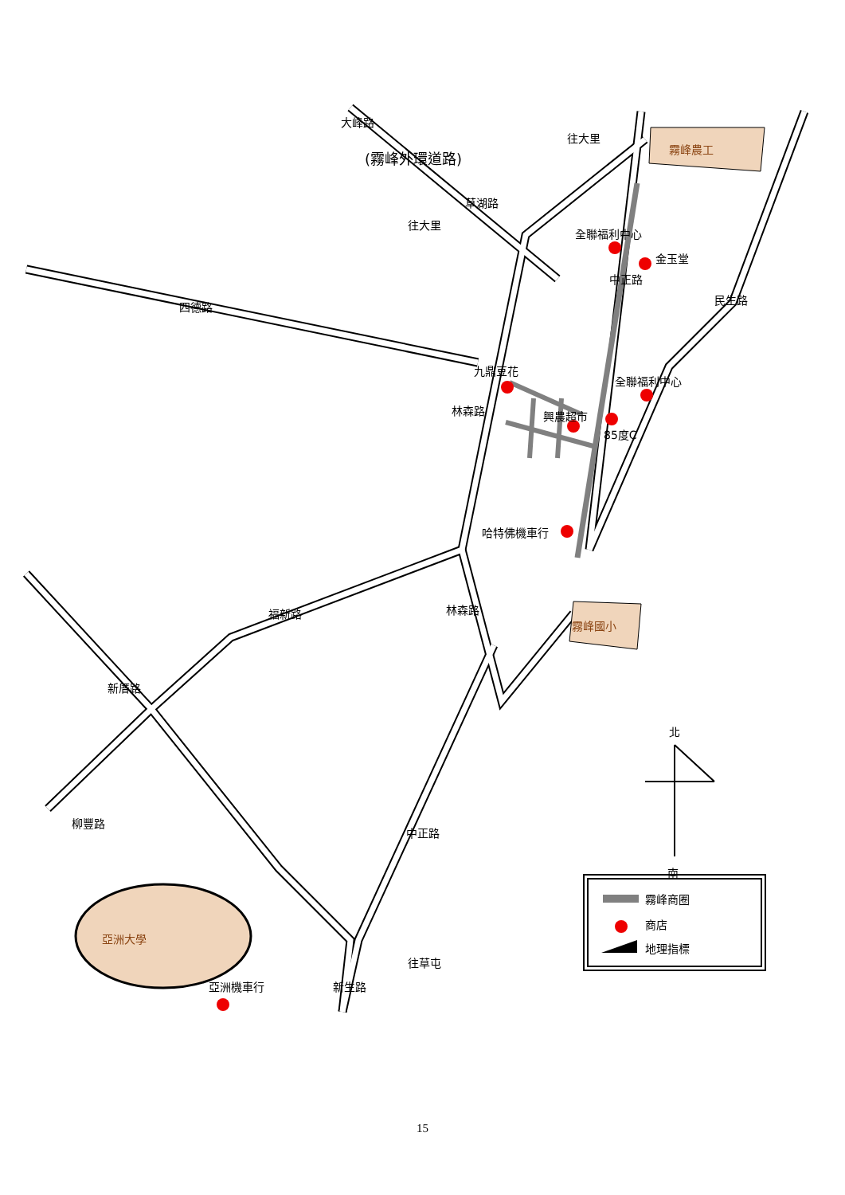大峰路
(霧峰外環道路)
往大里
往大里
草湖路
霧峰農工
全聯福利中心
金玉堂
中正路
民生路
四德路
九鼎豆花
全聯福利中心
林森路 興農超市
85度C
哈特佛機車行
林森路
霧峰國小
福新路
新厝路
北
南
柳豐路
中正路
霧峰商圈
商店
地理指標
亞洲大學
往草屯
亞洲機車行 新生路
15